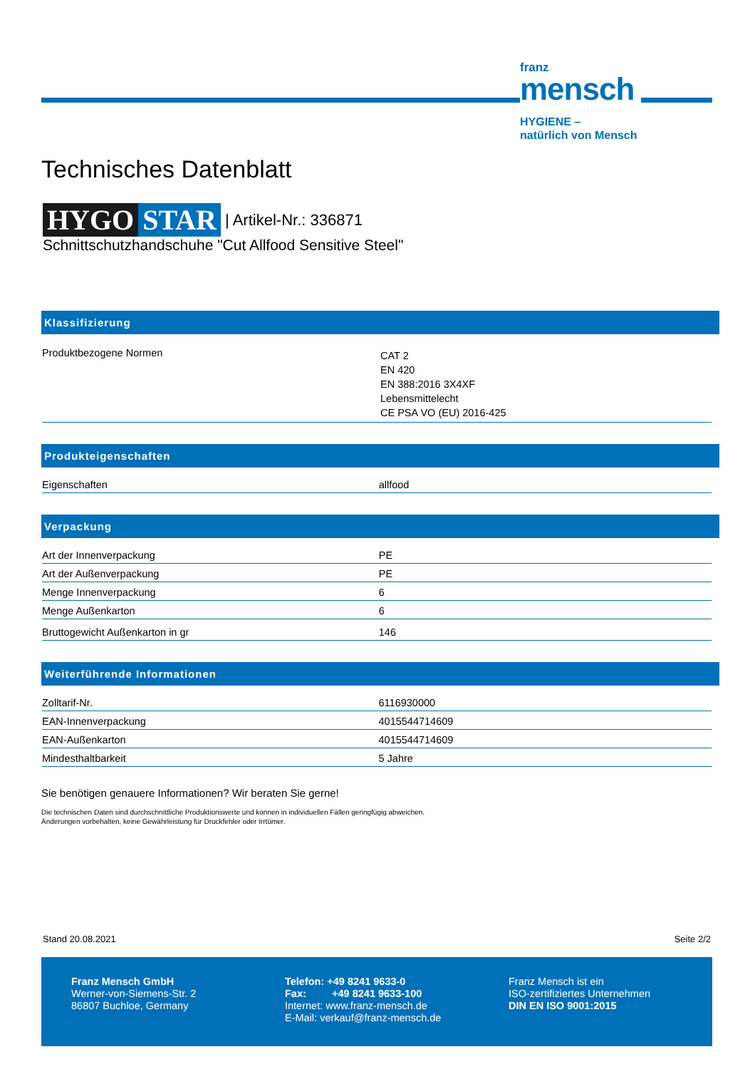franz
mensch
HYGIENE –
natürlich von Mensch
Technisches Datenblatt
HYGO STAR | Artikel-Nr.: 336871
Schnittschutzhandschuhe "Cut Allfood Sensitive Steel"
Klassifizierung
| Produktbezogene Normen | CAT 2 EN 420 EN 388:2016 3X4XF Lebensmittelecht CE PSA VO (EU) 2016-425 |
Produkteigenschaften
| Eigenschaften | allfood |
Verpackung
| Art der Innenverpackung | PE |
| Art der Außenverpackung | PE |
| Menge Innenverpackung | 6 |
| Menge Außenkarton | 6 |
| Bruttogewicht Außenkarton in gr | 146 |
Weiterführende Informationen
| Zolltarif-Nr. | 6116930000 |
| EAN-Innenverpackung | 4015544714609 |
| EAN-Außenkarton | 4015544714609 |
| Mindesthaltbarkeit | 5 Jahre |
Sie benötigen genauere Informationen? Wir beraten Sie gerne!
Die technischen Daten sind durchschnittliche Produktionswerte und können in individuellen Fällen geringfügig abweichen.
Änderungen vorbehalten, keine Gewährleistung für Druckfehler oder Irrtümer.
Stand 20.08.2021 Seite 2/2
Franz Mensch GmbH
Werner-von-Siemens-Str. 2
86807 Buchloe, Germany
Telefon: +49 8241 9633-0
Fax: +49 8241 9633-100
Internet: www.franz-mensch.de
E-Mail: verkauf@franz-mensch.de
Franz Mensch ist ein
ISO-zertifiziertes Unternehmen
DIN EN ISO 9001:2015